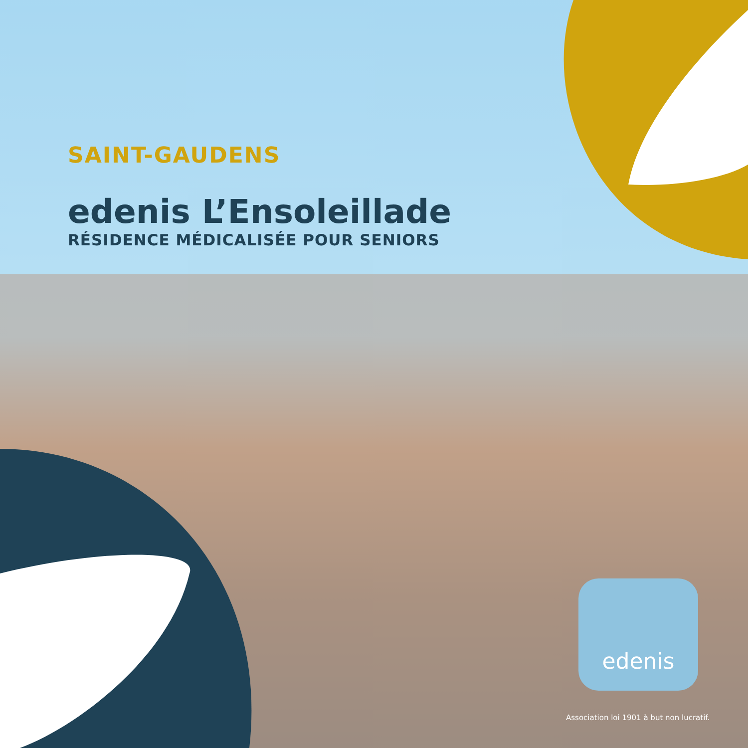SAINT-GAUDENS
edenis L’Ensoleillade
RÉSIDENCE MÉDICALISÉE POUR SENIORS
edenis
Association loi 1901 à but non lucratif.